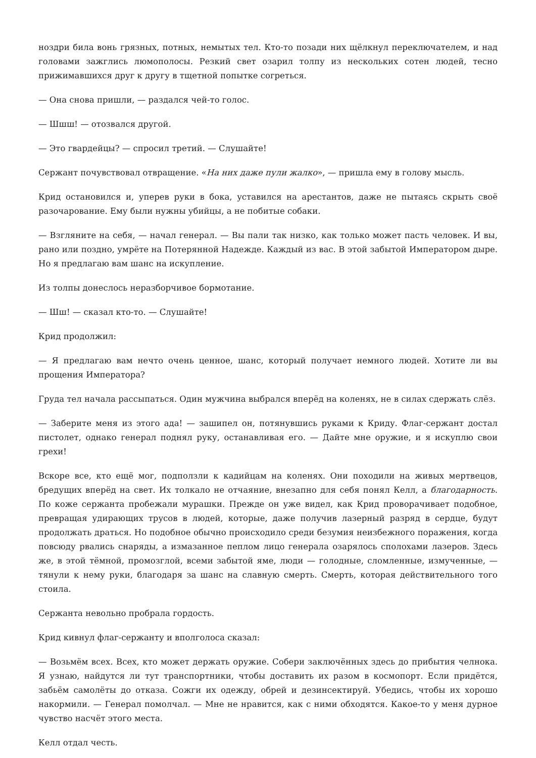ноздри била вонь грязных, потных, немытых тел. Кто-то позади них щёлкнул переключателем, и над головами зажглись люмополосы. Резкий свет озарил толпу из нескольких сотен людей, тесно прижимавшихся друг к другу в тщетной попытке согреться.
— Она снова пришли, — раздался чей-то голос.
— Шшш! — отозвался другой.
— Это гвардейцы? — спросил третий. — Слушайте!
Сержант почувствовал отвращение. «На них даже пули жалко», — пришла ему в голову мысль.
Крид остановился и, уперев руки в бока, уставился на арестантов, даже не пытаясь скрыть своё разочарование. Ему были нужны убийцы, а не побитые собаки.
— Взгляните на себя, — начал генерал. — Вы пали так низко, как только может пасть человек. И вы, рано или поздно, умрёте на Потерянной Надежде. Каждый из вас. В этой забытой Императором дыре. Но я предлагаю вам шанс на искупление.
Из толпы донеслось неразборчивое бормотание.
— Шш! — сказал кто-то. — Слушайте!
Крид продолжил:
— Я предлагаю вам нечто очень ценное, шанс, который получает немного людей. Хотите ли вы прощения Императора?
Груда тел начала рассыпаться. Один мужчина выбрался вперёд на коленях, не в силах сдержать слёз.
— Заберите меня из этого ада! — зашипел он, потянувшись руками к Криду. Флаг-сержант достал пистолет, однако генерал поднял руку, останавливая его. — Дайте мне оружие, и я искуплю свои грехи!
Вскоре все, кто ещё мог, подползли к кадийцам на коленях. Они походили на живых мертвецов, бредущих вперёд на свет. Их толкало не отчаяние, внезапно для себя понял Келл, а благодарность. По коже сержанта пробежали мурашки. Прежде он уже видел, как Крид проворачивает подобное, превращая удирающих трусов в людей, которые, даже получив лазерный разряд в сердце, будут продолжать драться. Но подобное обычно происходило среди безумия неизбежного поражения, когда повсюду рвались снаряды, а измазанное пеплом лицо генерала озарялось сполохами лазеров. Здесь же, в этой тёмной, промозглой, всеми забытой яме, люди — голодные, сломленные, измученные, — тянули к нему руки, благодаря за шанс на славную смерть. Смерть, которая действительного того стоила.
Сержанта невольно пробрала гордость.
Крид кивнул флаг-сержанту и вполголоса сказал:
— Возьмём всех. Всех, кто может держать оружие. Собери заключённых здесь до прибытия челнока. Я узнаю, найдутся ли тут транспортники, чтобы доставить их разом в космопорт. Если придётся, забьём самолёты до отказа. Сожги их одежду, обрей и дезинсектируй. Убедись, чтобы их хорошо накормили. — Генерал помолчал. — Мне не нравится, как с ними обходятся. Какое-то у меня дурное чувство насчёт этого места.
Келл отдал честь.